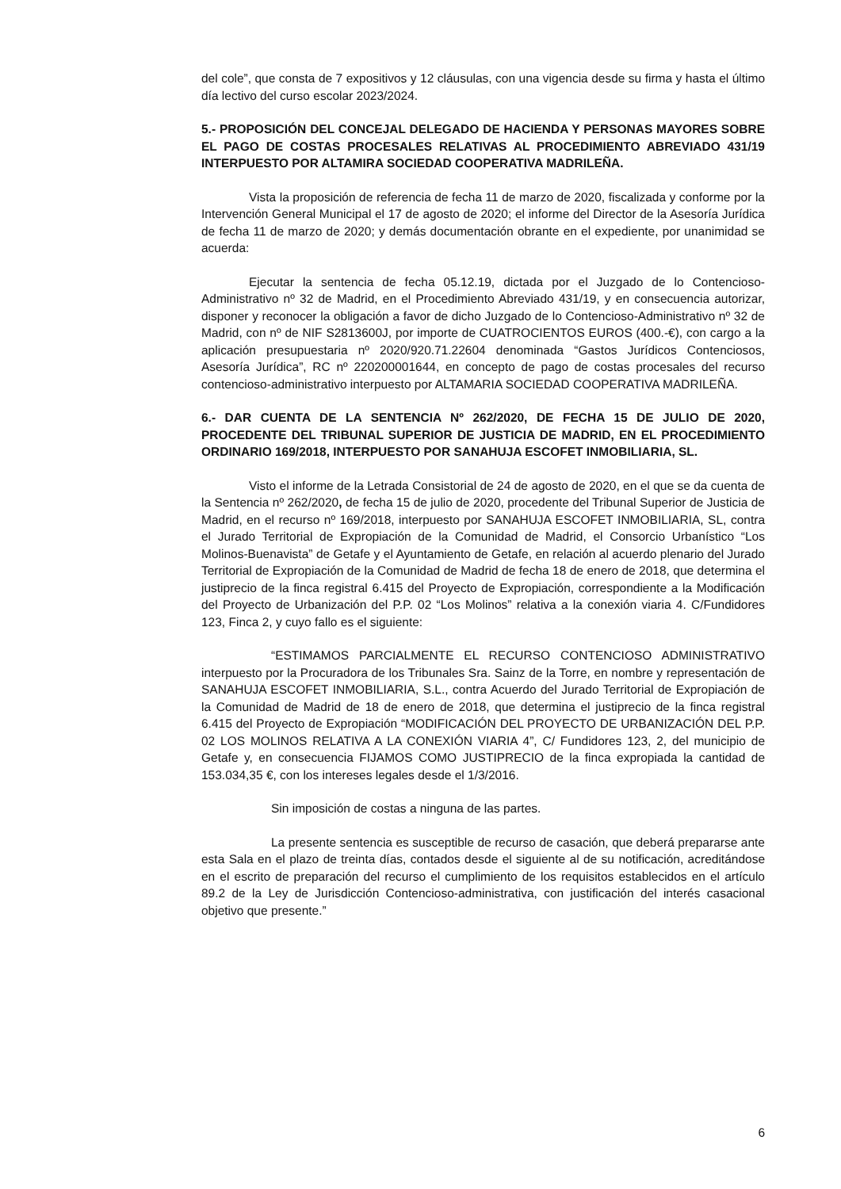del cole”, que consta de 7 expositivos y 12 cláusulas, con una vigencia desde su firma y hasta el último día lectivo del curso escolar 2023/2024.
5.- PROPOSICIÓN DEL CONCEJAL DELEGADO DE HACIENDA Y PERSONAS MAYORES SOBRE EL PAGO DE COSTAS PROCESALES RELATIVAS AL PROCEDIMIENTO ABREVIADO 431/19 INTERPUESTO POR ALTAMIRA SOCIEDAD COOPERATIVA MADRILEÑA.
Vista la proposición de referencia de fecha 11 de marzo de 2020, fiscalizada y conforme por la Intervención General Municipal el 17 de agosto de 2020; el informe del Director de la Asesoría Jurídica de fecha 11 de marzo de 2020; y demás documentación obrante en el expediente, por unanimidad se acuerda:
Ejecutar la sentencia de fecha 05.12.19, dictada por el Juzgado de lo Contencioso-Administrativo nº 32 de Madrid, en el Procedimiento Abreviado 431/19, y en consecuencia autorizar, disponer y reconocer la obligación a favor de dicho Juzgado de lo Contencioso-Administrativo nº 32 de Madrid, con nº de NIF S2813600J, por importe de CUATROCIENTOS EUROS (400.-€), con cargo a la aplicación presupuestaria nº 2020/920.71.22604 denominada “Gastos Jurídicos Contenciosos, Asesoría Jurídica”, RC nº 220200001644, en concepto de pago de costas procesales del recurso contencioso-administrativo interpuesto por ALTAMARIA SOCIEDAD COOPERATIVA MADRILEÑA.
6.- DAR CUENTA DE LA SENTENCIA Nº 262/2020, DE FECHA 15 DE JULIO DE 2020, PROCEDENTE DEL TRIBUNAL SUPERIOR DE JUSTICIA DE MADRID, EN EL PROCEDIMIENTO ORDINARIO 169/2018, INTERPUESTO POR SANAHUJA ESCOFET INMOBILIARIA, SL.
Visto el informe de la Letrada Consistorial de 24 de agosto de 2020, en el que se da cuenta de la Sentencia nº 262/2020, de fecha 15 de julio de 2020, procedente del Tribunal Superior de Justicia de Madrid, en el recurso nº 169/2018, interpuesto por SANAHUJA ESCOFET INMOBILIARIA, SL, contra el Jurado Territorial de Expropiación de la Comunidad de Madrid, el Consorcio Urbanístico “Los Molinos-Buenavista” de Getafe y el Ayuntamiento de Getafe, en relación al acuerdo plenario del Jurado Territorial de Expropiación de la Comunidad de Madrid de fecha 18 de enero de 2018, que determina el justiprecio de la finca registral 6.415 del Proyecto de Expropiación, correspondiente a la Modificación del Proyecto de Urbanización del P.P. 02 “Los Molinos” relativa a la conexión viaria 4. C/Fundidores 123, Finca 2, y cuyo fallo es el siguiente:
“ESTIMAMOS PARCIALMENTE EL RECURSO CONTENCIOSO ADMINISTRATIVO interpuesto por la Procuradora de los Tribunales Sra. Sainz de la Torre, en nombre y representación de SANAHUJA ESCOFET INMOBILIARIA, S.L., contra Acuerdo del Jurado Territorial de Expropiación de la Comunidad de Madrid de 18 de enero de 2018, que determina el justiprecio de la finca registral 6.415 del Proyecto de Expropiación “MODIFICACIÓN DEL PROYECTO DE URBANIZACIÓN DEL P.P. 02 LOS MOLINOS RELATIVA A LA CONEXIÓN VIARIA 4”, C/ Fundidores 123, 2, del municipio de Getafe y, en consecuencia FIJAMOS COMO JUSTIPRECIO de la finca expropiada la cantidad de 153.034,35 €, con los intereses legales desde el 1/3/2016.
Sin imposición de costas a ninguna de las partes.
La presente sentencia es susceptible de recurso de casación, que deberá prepararse ante esta Sala en el plazo de treinta días, contados desde el siguiente al de su notificación, acreditándose en el escrito de preparación del recurso el cumplimiento de los requisitos establecidos en el artículo 89.2 de la Ley de Jurisdicción Contencioso-administrativa, con justificación del interés casacional objetivo que presente.”
6